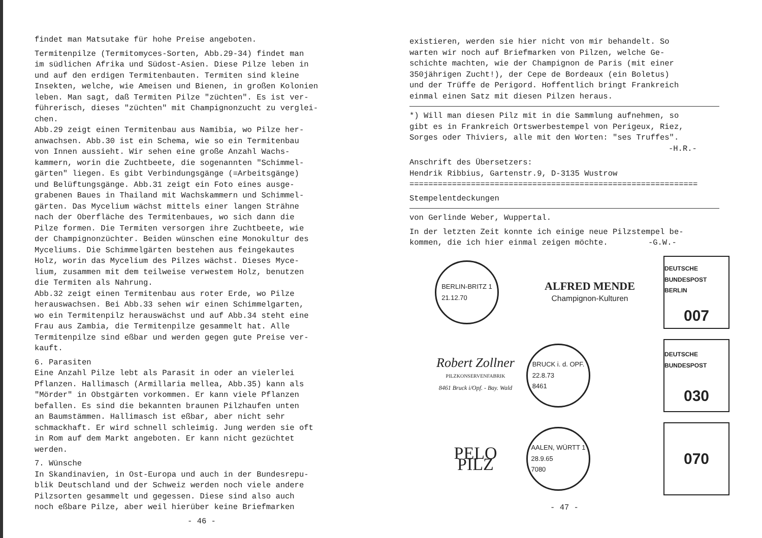findet man Matsutake für hohe Preise angeboten.
Termitenpilze (Termitomyces-Sorten, Abb.29-34) findet man
im südlichen Afrika und Südost-Asien. Diese Pilze leben in
und auf den erdigen Termitenbauten. Termiten sind kleine
Insekten, welche, wie Ameisen und Bienen, in großen Kolonien
leben. Man sagt, daß Termiten Pilze "züchten". Es ist ver-
führerisch, dieses "züchten" mit Champignonzucht zu verglei-
chen.
Abb.29 zeigt einen Termitenbau aus Namibia, wo Pilze her-
anwachsen. Abb.30 ist ein Schema, wie so ein Termitenbau
von Innen aussieht. Wir sehen eine große Anzahl Wachs-
kammern, worin die Zuchtbeete, die sogenannten "Schimmel-
gärten" liegen. Es gibt Verbindungsgänge (=Arbeitsgänge)
und Belüftungsgänge. Abb.31 zeigt ein Foto eines ausge-
grabenen Baues in Thailand mit Wachskammern und Schimmel-
gärten. Das Mycelium wächst mittels einer langen Strähne
nach der Oberfläche des Termitenbaues, wo sich dann die
Pilze formen. Die Termiten versorgen ihre Zuchtbeete, wie
der Champignonzüchter. Beiden wünschen eine Monokultur des
Myceliums. Die Schimmelgärten bestehen aus feingekautes
Holz, worin das Mycelium des Pilzes wächst. Dieses Myce-
lium, zusammen mit dem teilweise verwestem Holz, benutzen
die Termiten als Nahrung.
Abb.32 zeigt einen Termitenbau aus roter Erde, wo Pilze
herauswachsen. Bei Abb.33 sehen wir einen Schimmelgarten,
wo ein Termitenpilz herauswächst und auf Abb.34 steht eine
Frau aus Zambia, die Termitenpilze gesammelt hat. Alle
Termitenpilze sind eßbar und werden gegen gute Preise ver-
kauft.
6. Parasiten
Eine Anzahl Pilze lebt als Parasit in oder an vielerlei
Pflanzen. Hallimasch (Armillaria mellea, Abb.35) kann als
"Mörder" in Obstgärten vorkommen. Er kann viele Pflanzen
befallen. Es sind die bekannten braunen Pilzhaufen unten
an Baumstämmen. Hallimasch ist eßbar, aber nicht sehr
schmackhaft. Er wird schnell schleimig. Jung werden sie oft
in Rom auf dem Markt angeboten. Er kann nicht gezüchtet
werden.
7. Wünsche
In Skandinavien, in Ost-Europa und auch in der Bundesrepu-
blik Deutschland und der Schweiz werden noch viele andere
Pilzsorten gesammelt und gegessen. Diese sind also auch
noch eßbare Pilze, aber weil hierüber keine Briefmarken
- 46 -
existieren, werden sie hier nicht von mir behandelt. So
warten wir noch auf Briefmarken von Pilzen, welche Ge-
schichte machten, wie der Champignon de Paris (mit einer
350jährigen Zucht!), der Cepe de Bordeaux (ein Boletus)
und der Trüffe de Perigord. Hoffentlich bringt Frankreich
einmal einen Satz mit diesen Pilzen heraus.
*) Will man diesen Pilz mit in die Sammlung aufnehmen, so
gibt es in Frankreich Ortswerbestempel von Perigeux, Riez,
Sorges oder Thiviers, alle mit den Worten: "ses Truffes".
-H.R.-
Anschrift des Übersetzers:
Hendrik Ribbius, Gartenstr.9, D-3135 Wustrow
=============================================================
Stempelentdeckungen
von Gerlinde Weber, Wuppertal.
In der letzten Zeit konnte ich einige neue Pilzstempel be-
kommen, die ich hier einmal zeigen möchte. -G.W.-
BERLIN-BRITZ 1
21.12.70
ALFRED MENDE
Champignon-Kulturen
DEUTSCHE BUNDESPOST BERLIN
007
Robert Zollner
PILZKONSERVENFABRIK
8461 Bruck i/Opf. - Bay. Wald
BRUCK i. d. OPF.
22.8.73
8461
DEUTSCHE BUNDESPOST
030
PELO PILZ
AALEN, WÜRTT 1
28.9.65
7080
070
- 47 -